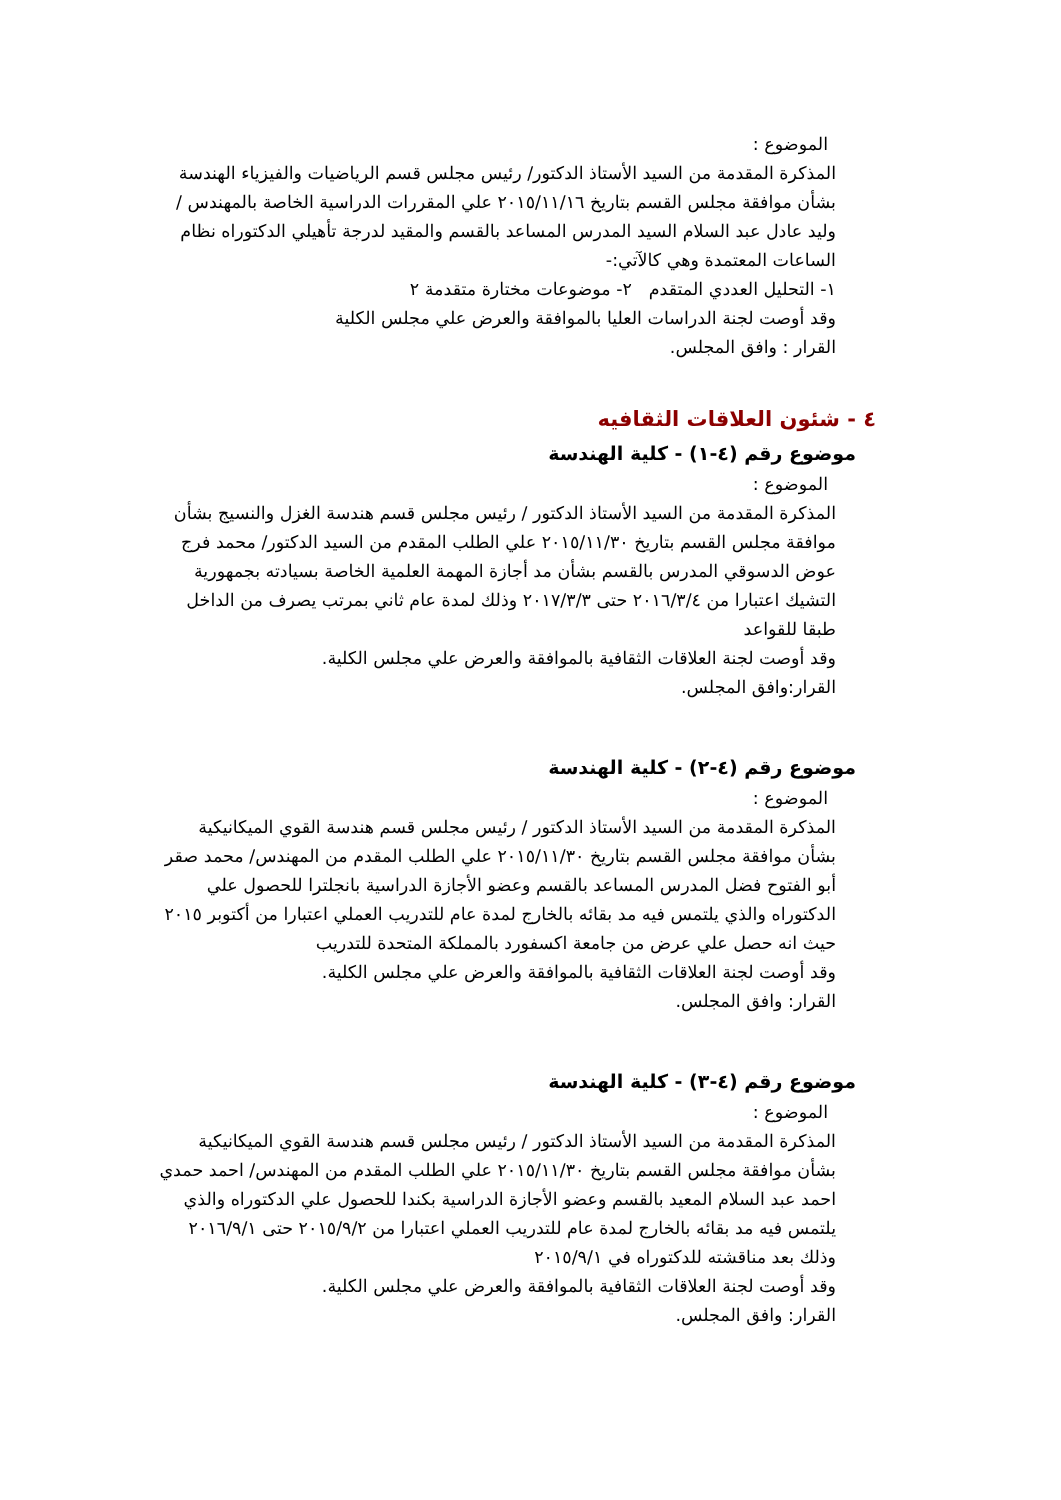الموضوع :
المذكرة المقدمة من السيد الأستاذ الدكتور/ رئيس مجلس قسم الرياضيات والفيزياء الهندسة بشأن موافقة مجلس القسم بتاريخ ٢٠١٥/١١/١٦ علي المقررات الدراسية الخاصة بالمهندس / وليد عادل عبد السلام السيد المدرس المساعد بالقسم والمقيد لدرجة تأهيلي الدكتوراه نظام الساعات المعتمدة وهي كالآتي:-
١- التحليل العددي المتقدم ٢- موضوعات مختارة متقدمة ٢
وقد أوصت لجنة الدراسات العليا بالموافقة والعرض علي مجلس الكلية
القرار : وافق المجلس.
٤ - شئون العلاقات الثقافيه
موضوع رقم (٤-١) - كلية الهندسة
الموضوع :
المذكرة المقدمة من السيد الأستاذ الدكتور / رئيس مجلس قسم هندسة الغزل والنسيج بشأن موافقة مجلس القسم بتاريخ ٢٠١٥/١١/٣٠ علي الطلب المقدم من السيد الدكتور/ محمد فرج عوض الدسوقي المدرس بالقسم بشأن مد أجازة المهمة العلمية الخاصة بسيادته بجمهورية التشيك اعتبارا من ٢٠١٦/٣/٤ حتى ٢٠١٧/٣/٣ وذلك لمدة عام ثاني بمرتب يصرف من الداخل طبقا للقواعد
وقد أوصت لجنة العلاقات الثقافية بالموافقة والعرض علي مجلس الكلية.
القرار:وافق المجلس.
موضوع رقم (٤-٢) - كلية الهندسة
الموضوع :
المذكرة المقدمة من السيد الأستاذ الدكتور / رئيس مجلس قسم هندسة القوي الميكانيكية بشأن موافقة مجلس القسم بتاريخ ٢٠١٥/١١/٣٠ علي الطلب المقدم من المهندس/ محمد صقر أبو الفتوح فضل المدرس المساعد بالقسم وعضو الأجازة الدراسية بانجلترا للحصول علي الدكتوراه والذي يلتمس فيه مد بقائه بالخارج لمدة عام للتدريب العملي اعتبارا من أكتوبر ٢٠١٥ حيث انه حصل علي عرض من جامعة اكسفورد بالمملكة المتحدة للتدريب
وقد أوصت لجنة العلاقات الثقافية بالموافقة والعرض علي مجلس الكلية.
القرار: وافق المجلس.
موضوع رقم (٤-٣) - كلية الهندسة
الموضوع :
المذكرة المقدمة من السيد الأستاذ الدكتور / رئيس مجلس قسم هندسة القوي الميكانيكية بشأن موافقة مجلس القسم بتاريخ ٢٠١٥/١١/٣٠ علي الطلب المقدم من المهندس/ احمد حمدي احمد عبد السلام المعيد بالقسم وعضو الأجازة الدراسية بكندا للحصول علي الدكتوراه والذي يلتمس فيه مد بقائه بالخارج لمدة عام للتدريب العملي اعتبارا من ٢٠١٥/٩/٢ حتى ٢٠١٦/٩/١ وذلك بعد مناقشته للدكتوراه في ٢٠١٥/٩/١
وقد أوصت لجنة العلاقات الثقافية بالموافقة والعرض علي مجلس الكلية.
القرار: وافق المجلس.